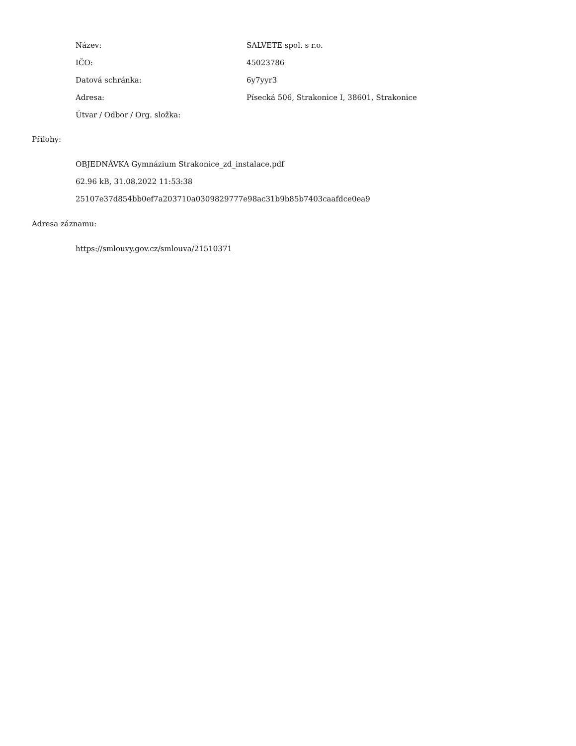| Název: | SALVETE spol. s r.o. |
| IČO: | 45023786 |
| Datová schránka: | 6y7yyr3 |
| Adresa: | Písecká 506, Strakonice I, 38601, Strakonice |
| Útvar / Odbor / Org. složka: | |
Přílohy:
OBJEDNÁVKA Gymnázium Strakonice_zd_instalace.pdf
62.96 kB, 31.08.2022 11:53:38
25107e37d854bb0ef7a203710a0309829777e98ac31b9b85b7403caafdce0ea9
Adresa záznamu:
https://smlouvy.gov.cz/smlouva/21510371